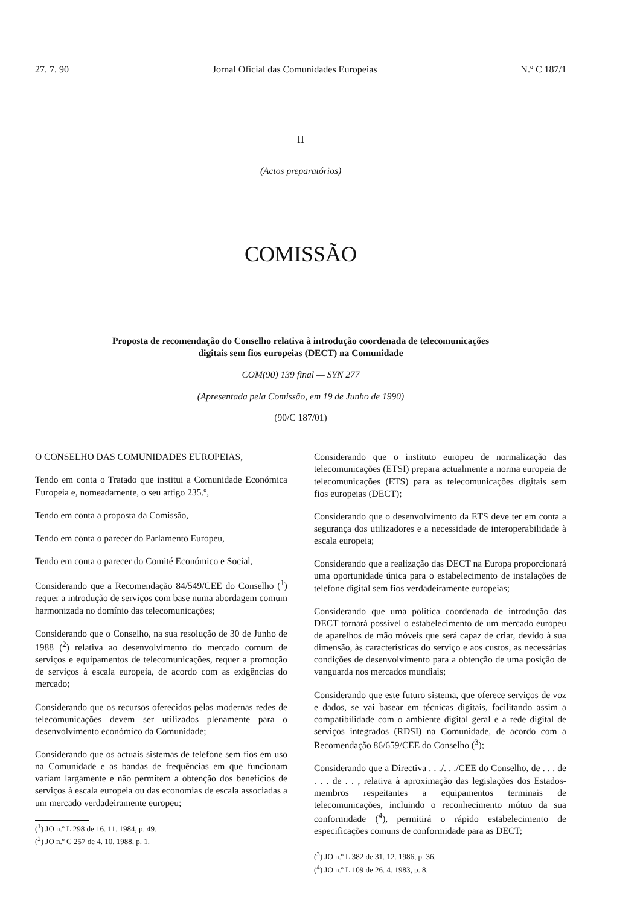27. 7. 90 Jornal Oficial das Comunidades Europeias N.º C 187/1
II
(Actos preparatórios)
COMISSÃO
Proposta de recomendação do Conselho relativa à introdução coordenada de telecomunicações
digitais sem fios europeias (DECT) na Comunidade
COM(90) 139 final — SYN 277
(Apresentada pela Comissão, em 19 de Junho de 1990)
(90/C 187/01)
O CONSELHO DAS COMUNIDADES EUROPEIAS,
Tendo em conta o Tratado que institui a Comunidade Económica Europeia e, nomeadamente, o seu artigo 235.º,
Tendo em conta a proposta da Comissão,
Tendo em conta o parecer do Parlamento Europeu,
Tendo em conta o parecer do Comité Económico e Social,
Considerando que a Recomendação 84/549/CEE do Conselho (<sup>1</sup>) requer a introdução de serviços com base numa abordagem comum harmonizada no domínio das telecomunicações;
Considerando que o Conselho, na sua resolução de 30 de Junho de 1988 (<sup>2</sup>) relativa ao desenvolvimento do mercado comum de serviços e equipamentos de telecomunicações, requer a promoção de serviços à escala europeia, de acordo com as exigências do mercado;
Considerando que os recursos oferecidos pelas modernas redes de telecomunicações devem ser utilizados plenamente para o desenvolvimento económico da Comunidade;
Considerando que os actuais sistemas de telefone sem fios em uso na Comunidade e as bandas de frequências em que funcionam variam largamente e não permitem a obtenção dos benefícios de serviços à escala europeia ou das economias de escala associadas a um mercado verdadeiramente europeu;
(<sup>1</sup>) JO n.º L 298 de 16. 11. 1984, p. 49.
(<sup>2</sup>) JO n.º C 257 de 4. 10. 1988, p. 1.
Considerando que o instituto europeu de normalização das telecomunicações (ETSI) prepara actualmente a norma europeia de telecomunicações (ETS) para as telecomunicações digitais sem fios europeias (DECT);
Considerando que o desenvolvimento da ETS deve ter em conta a segurança dos utilizadores e a necessidade de interoperabilidade à escala europeia;
Considerando que a realização das DECT na Europa proporcionará uma oportunidade única para o estabelecimento de instalações de telefone digital sem fios verdadeiramente europeias;
Considerando que uma política coordenada de introdução das DECT tornará possível o estabelecimento de um mercado europeu de aparelhos de mão móveis que será capaz de criar, devido à sua dimensão, às características do serviço e aos custos, as necessárias condições de desenvolvimento para a obtenção de uma posição de vanguarda nos mercados mundiais;
Considerando que este futuro sistema, que oferece serviços de voz e dados, se vai basear em técnicas digitais, facilitando assim a compatibilidade com o ambiente digital geral e a rede digital de serviços integrados (RDSI) na Comunidade, de acordo com a Recomendação 86/659/CEE do Conselho (<sup>3</sup>);
Considerando que a Directiva . . ./. . ./CEE do Conselho, de . . . de . . . de . . , relativa à aproximação das legislações dos Estados-membros respeitantes a equipamentos terminais de telecomunicações, incluindo o reconhecimento mútuo da sua conformidade (<sup>4</sup>), permitirá o rápido estabelecimento de especificações comuns de conformidade para as DECT;
(<sup>3</sup>) JO n.º L 382 de 31. 12. 1986, p. 36.
(<sup>4</sup>) JO n.º L 109 de 26. 4. 1983, p. 8.